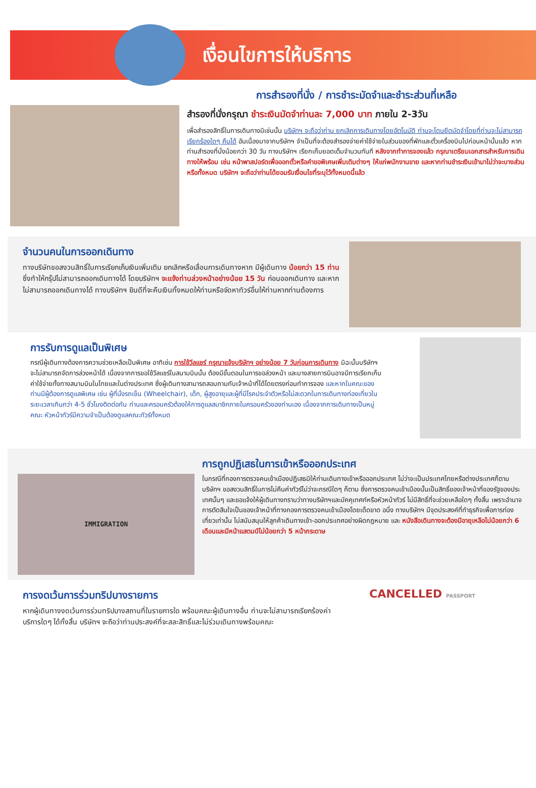เงื่อนไขการให้บริการ
การสำรองที่นั่ง / การชำระมัดจำและชำระส่วนที่เหลือ
สำรองที่นั่งกรุณา ชำระเงินมัดจำท่านละ 7,000 บาท ภายใน 2-3วัน
เพื่อสำรองสิทธิ์ในการเดินทางมิเช่นนั้น บริษัทฯ จะถือว่าท่าน ยกเลิกการเดินทางโดยอัตโนมัติ ท่านจะโดนยึดมัดจำโดยที่ท่านจะไม่สามารถเรียกร้องใดๆ คืนได้ อันเนื่องมาจากบริษัทฯ จำเป็นที่จะต้องสำรองจ่ายค่าใช้จ่ายในส่วนของที่พักและตั๋วเครื่องบินไปก่อนหน้านั้นแล้ว หากท่านสำรองที่นั่งน้อยกว่า 30 วัน ทางบริษัทฯ เรียกเก็บยอดเต็มจำนวนทันที หลังจากทำการจองแล้ว กรุณาเตรียมเอกสารสำหรับการเดินทางให้พร้อม เช่น หน้าพาสปอร์ตเพื่อออกตั๋วหรือคำขอพิเศษเพิ่มเติมต่างๆ ให้แก่พนักงานขาย และหากท่านชำระเงินเข้ามาไม่ว่าจะบางส่วนหรือทั้งหมด บริษัทฯ จะถือว่าท่านได้ยอมรับเงื่อนไขที่ระบุไว้ทั้งหมดนี้แล้ว
จำนวนคนในการออกเดินทาง
ทางบริษัทขอสงวนสิทธิ์ในการเรียกเก็บเงินเพิ่มเติม ยกเลิกหรือเลื่อนการเดินทางหาก มีผู้เดินทาง น้อยกว่า 15 ท่าน ซึ่งทำให้กรุ๊ปไม่สามารถออกเดินทางได้ โดยบริษัทฯ จะแจ้งท่านล่วงหน้าอย่างน้อย 15 วัน ก่อนออกเดินทาง และหากไม่สามารถออกเดินทางได้ ทางบริษัทฯ ยินดีที่จะคืนเงินทั้งหมดให้ท่านหรือจัดหาทัวร์อื่นให้ท่านหากท่านต้องการ
การรับการดูแลเป็นพิเศษ
กรณีผู้เดินทางต้องการความช่วยเหลือเป็นพิเศษ อาทิเช่น การใช้วีลแชร์ กรุณาแจ้งบริษัทฯ อย่างน้อย 7 วันก่อนการเดินทาง มิฉะนั้นบริษัทฯ จะไม่สามารถจัดการล่วงหน้าได้ เนื่องจากการขอใช้วีลแชร์ในสนามบินนั้น ต้องมีขั้นตอนในการขอล่วงหน้า และบางสายการบินอาจมีการเรียกเก็บค่าใช้จ่ายทั้งทางสนามบินในไทยและในต่างประเทศ ซึ่งผู้เดินทางสามารถสอบถามกับเจ้าหน้าที่ได้โดยตรงก่อนทำการจอง และหากในคณะของท่านมีผู้ต้องการดูแลพิเศษ เช่น ผู้ที่นั่งรถเข็น (Wheelchair), เด็ก, ผู้สูงอายุและผู้ที่มีโรคประจำตัวหรือไม่สะดวกในการเดินทางท่องเที่ยวในระยะเวลาเกินกว่า 4-5 ชั่วโมงติดต่อกัน ท่านและครอบครัวต้องให้การดูแลสมาชิกภายในครอบครัวของท่านเอง เนื่องจากการเดินทางเป็นหมู่คณะ หัวหน้าทัวร์มีความจำเป็นต้องดูแลคณะทัวร์ทั้งหมด
IMMIGRATION
การถูกปฏิเสธในการเข้าหรือออกประเทศ
ในกรณีที่กองการตรวจคนเข้าเมืองปฏิเสธมิให้ท่านเดินทางเข้าหรือออกประเทศ ไม่ว่าจะเป็นประเทศไทยหรือต่างประเทศก็ตาม บริษัทฯ ขอสงวนสิทธิ์ในการไม่คืนค่าทัวร์ไม่ว่าจะกรณีใดๆ ก็ตาม ซึ่งการตรวจคนเข้าเมืองนั้นเป็นสิทธิ์ของเจ้าหน้าที่ของรัฐของประเทศนั้นๆ และขอแจ้งให้ผู้เดินทางทราบว่าทางบริษัทฯและมัคคุเทศก์หรือหัวหน้าทัวร์ ไม่มีสิทธิ์ที่จะช่วยเหลือใดๆ ทั้งสิ้น เพราะอำนาจการตัดสินใจเป็นของเจ้าหน้าที่ทางกองการตรวจคนเข้าเมืองโดยเด็ดขาด อนึ่ง ทางบริษัทฯ มีจุดประสงค์ที่ทำธุรกิจเพื่อการท่องเที่ยวเท่านั้น ไม่สนับสนุนให้ลูกค้าเดินทางเข้า-ออกประเทศอย่างผิดกฎหมาย และ หนังสือเดินทางจะต้องมีอายุเหลือไม่น้อยกว่า 6 เดือนและมีหน้าแสตมป์ไม่น้อยกว่า 5 หน้ากระดาษ
การงดเว้นการร่วมทริปบางรายการ
หากผู้เดินทางงดเว้นการร่วมทริปบางสถานที่ในรายการใด พร้อมคณะผู้เดินทางอื่น ท่านจะไม่สามารถเรียกร้องค่าบริการใดๆ ได้ทั้งสิ้น บริษัทฯ จะถือว่าท่านประสงค์ที่จะสละสิทธิ์และไม่ร่วมเดินทางพร้อมคณะ
CANCELLED PASSPORT